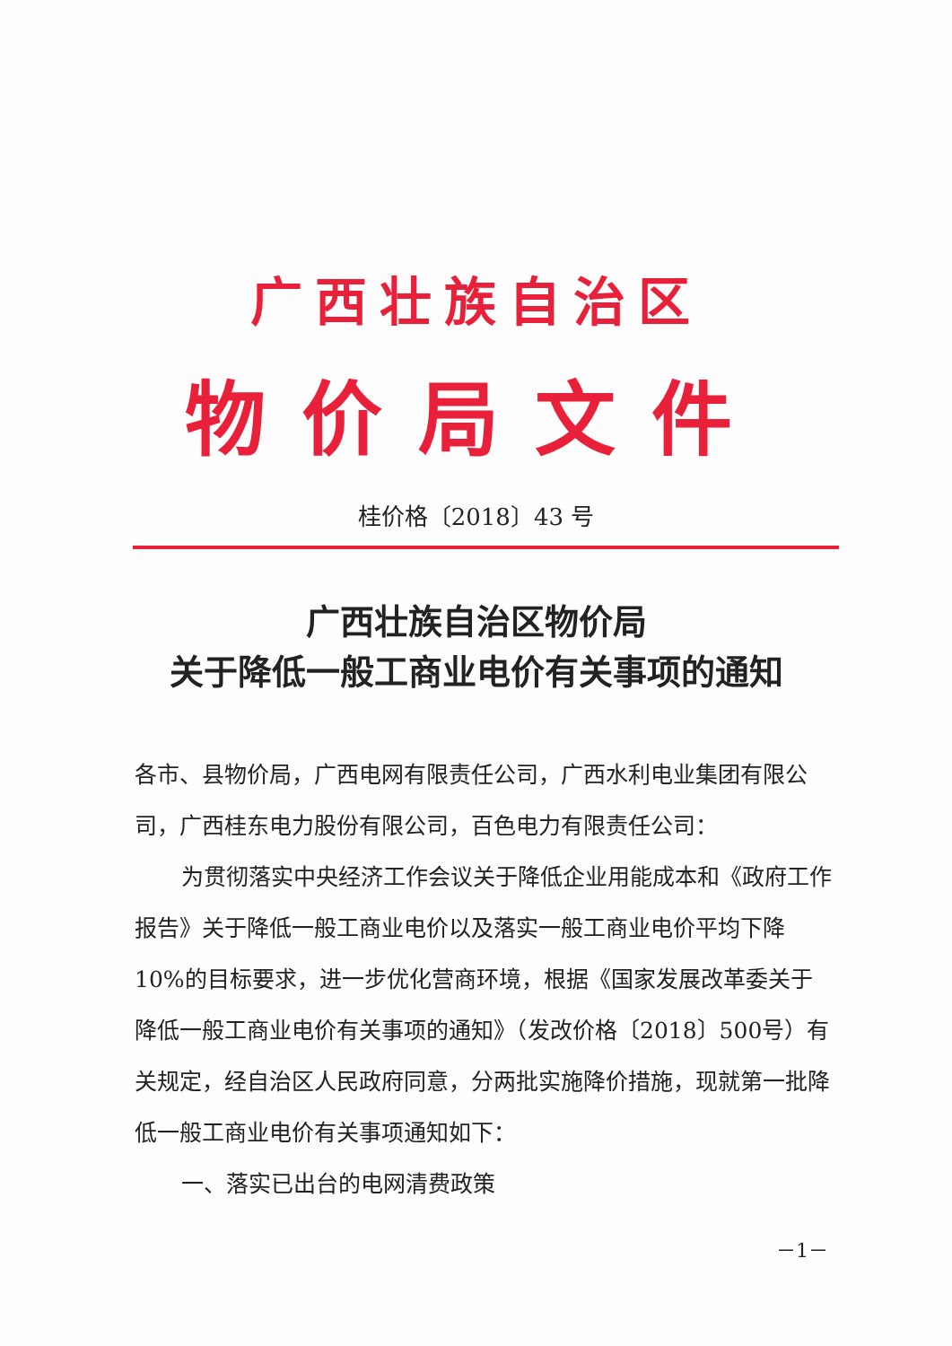广西壮族自治区
物价局文件
桂价格〔2018〕43 号
广西壮族自治区物价局
关于降低一般工商业电价有关事项的通知
各市、县物价局，广西电网有限责任公司，广西水利电业集团有限公司，广西桂东电力股份有限公司，百色电力有限责任公司：
为贯彻落实中央经济工作会议关于降低企业用能成本和《政府工作报告》关于降低一般工商业电价以及落实一般工商业电价平均下降10%的目标要求，进一步优化营商环境，根据《国家发展改革委关于降低一般工商业电价有关事项的通知》（发改价格〔2018〕500号）有关规定，经自治区人民政府同意，分两批实施降价措施，现就第一批降低一般工商业电价有关事项通知如下：
一、落实已出台的电网清费政策
－1－